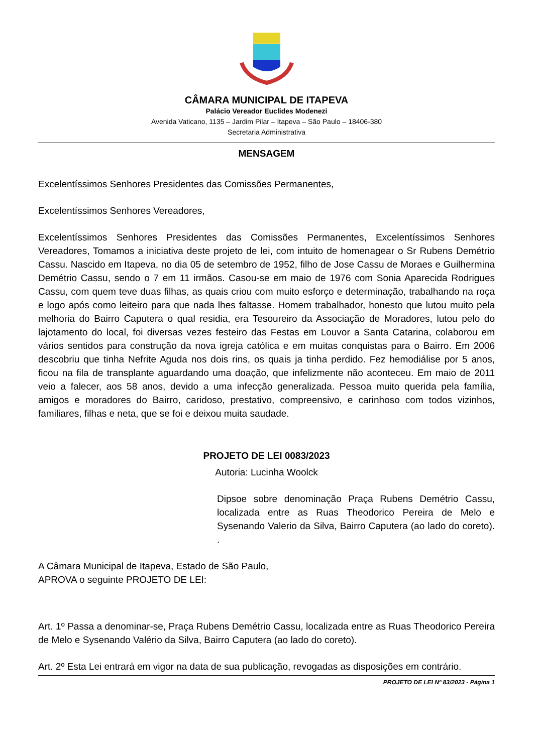CÂMARA MUNICIPAL DE ITAPEVA
Palácio Vereador Euclides Modenezi
Avenida Vaticano, 1135 – Jardim Pilar – Itapeva – São Paulo – 18406-380
Secretaria Administrativa
MENSAGEM
Excelentíssimos Senhores Presidentes das Comissões Permanentes,
Excelentíssimos Senhores Vereadores,
Excelentíssimos Senhores Presidentes das Comissões Permanentes, Excelentíssimos Senhores Vereadores, Tomamos a iniciativa deste projeto de lei, com intuito de homenagear o Sr Rubens Demétrio Cassu. Nascido em Itapeva, no dia 05 de setembro de 1952, filho de Jose Cassu de Moraes e Guilhermina Demétrio Cassu, sendo o 7 em 11 irmãos. Casou-se em maio de 1976 com Sonia Aparecida Rodrigues Cassu, com quem teve duas filhas, as quais criou com muito esforço e determinação, trabalhando na roça e logo após como leiteiro para que nada lhes faltasse. Homem trabalhador, honesto que lutou muito pela melhoria do Bairro Caputera o qual residia, era Tesoureiro da Associação de Moradores, lutou pelo do lajotamento do local, foi diversas vezes festeiro das Festas em Louvor a Santa Catarina, colaborou em vários sentidos para construção da nova igreja católica e em muitas conquistas para o Bairro. Em 2006 descobriu que tinha Nefrite Aguda nos dois rins, os quais ja tinha perdido. Fez hemodiálise por 5 anos, ficou na fila de transplante aguardando uma doação, que infelizmente não aconteceu. Em maio de 2011 veio a falecer, aos 58 anos, devido a uma infecção generalizada. Pessoa muito querida pela família, amigos e moradores do Bairro, caridoso, prestativo, compreensivo, e carinhoso com todos vizinhos, familiares, filhas e neta, que se foi e deixou muita saudade.
PROJETO DE LEI 0083/2023
Autoria: Lucinha Woolck
Dipsoe sobre denominação Praça Rubens Demétrio Cassu, localizada entre as Ruas Theodorico Pereira de Melo e Sysenando Valerio da Silva, Bairro Caputera (ao lado do coreto). .
A Câmara Municipal de Itapeva, Estado de São Paulo, APROVA o seguinte PROJETO DE LEI:
Art. 1º Passa a denominar-se, Praça Rubens Demétrio Cassu, localizada entre as Ruas Theodorico Pereira de Melo e Sysenando Valério da Silva, Bairro Caputera (ao lado do coreto).
Art. 2º Esta Lei entrará em vigor na data de sua publicação, revogadas as disposições em contrário.
PROJETO DE LEI Nº 83/2023 - Página 1